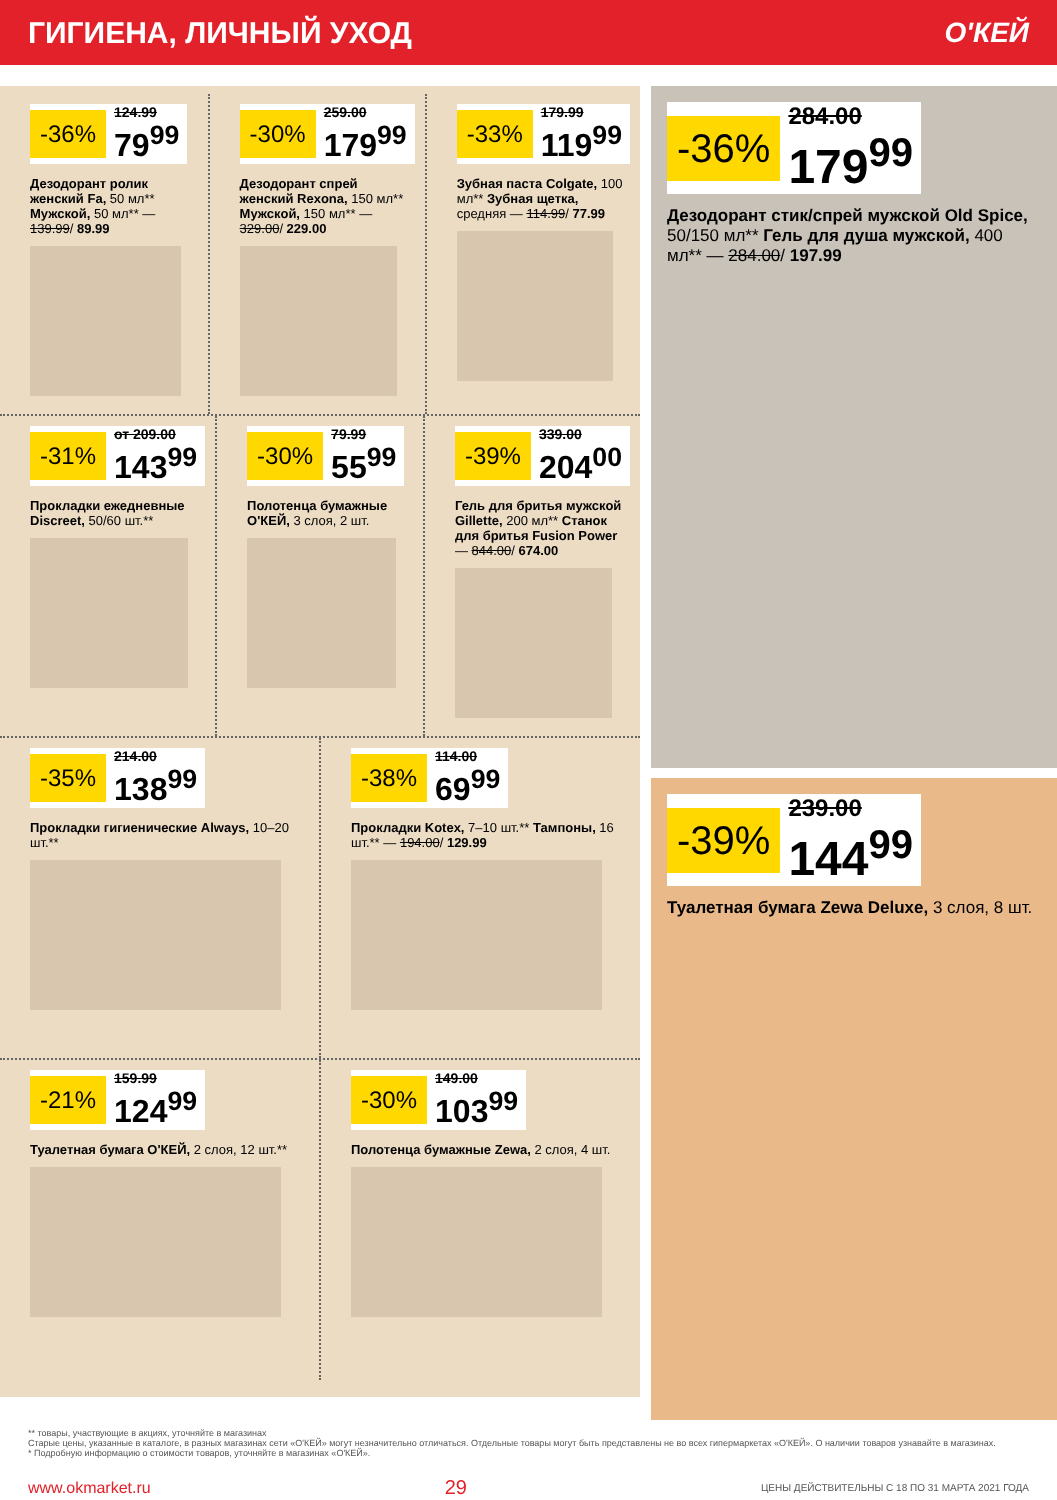ГИГИЕНА, ЛИЧНЫЙ УХОД О'КЕЙ
-36%
124.99
79<sup>99</sup>
Дезодорант ролик женский Fa, 50 мл** Мужской, 50 мл** — 139.99/ 89.99
-30%
259.00
179<sup>99</sup>
Дезодорант спрей женский Rexona, 150 мл** Мужской, 150 мл** — 329.00/ 229.00
-33%
179.99
119<sup>99</sup>
Зубная паста Colgate, 100 мл** Зубная щетка, средняя — 114.99/ 77.99
-31%
от 209.00
143<sup>99</sup>
Прокладки ежедневные Discreet, 50/60 шт.**
-30%
79.99
55<sup>99</sup>
Полотенца бумажные О'КЕЙ, 3 слоя, 2 шт.
-39%
339.00
204<sup>00</sup>
Гель для бритья мужской Gillette, 200 мл** Станок для бритья Fusion Power — 844.00/ 674.00
-35%
214.00
138<sup>99</sup>
Прокладки гигиенические Always, 10–20 шт.**
-38%
114.00
69<sup>99</sup>
Прокладки Kotex, 7–10 шт.** Тампоны, 16 шт.** — 194.00/ 129.99
-21%
159.99
124<sup>99</sup>
Туалетная бумага О'КЕЙ, 2 слоя, 12 шт.**
-30%
149.00
103<sup>99</sup>
Полотенца бумажные Zewa, 2 слоя, 4 шт.
-36%
284.00
179<sup>99</sup>
Дезодорант стик/спрей мужской Old Spice, 50/150 мл** Гель для душа мужской, 400 мл** — 284.00/ 197.99
-39%
239.00
144<sup>99</sup>
Туалетная бумага Zewa Deluxe, 3 слоя, 8 шт.
** товары, участвующие в акциях, уточняйте в магазинах
Старые цены, указанные в каталоге, в разных магазинах сети «О'КЕЙ» могут незначительно отличаться. Отдельные товары могут быть представлены не во всех гипермаркетах «О'КЕЙ». О наличии товаров узнавайте в магазинах.
* Подробную информацию о стоимости товаров, уточняйте в магазинах «О'КЕЙ».
www.okmarket.ru 29 ЦЕНЫ ДЕЙСТВИТЕЛЬНЫ С 18 ПО 31 МАРТА 2021 ГОДА